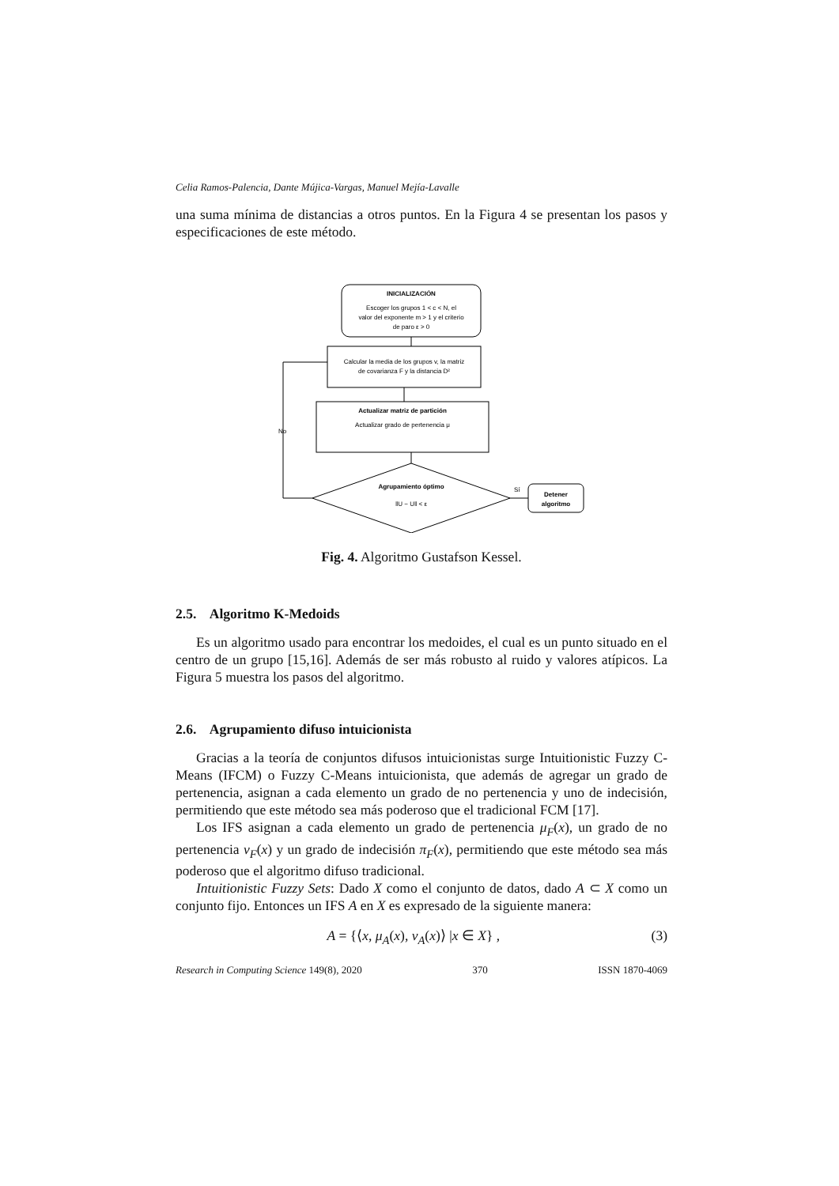Celia Ramos-Palencia, Dante Mújica-Vargas, Manuel Mejía-Lavalle
una suma mínima de distancias a otros puntos. En la Figura 4 se presentan los pasos y especificaciones de este método.
INICIALIZACIÓN
Escoger los grupos 1 < c < N, el
valor del exponente m > 1 y el criterio
de paro ε > 0
Calcular la media de los grupos v, la matriz
de covarianza F y la distancia D²
Actualizar matriz de partición
Actualizar grado de pertenencia μ
Agrupamiento óptimo
‖U − U‖ < ε
Sí
Detener
algoritmo
No
Fig. 4. Algoritmo Gustafson Kessel.
2.5. Algoritmo K-Medoids
Es un algoritmo usado para encontrar los medoides, el cual es un punto situado en el centro de un grupo [15,16]. Además de ser más robusto al ruido y valores atípicos. La Figura 5 muestra los pasos del algoritmo.
2.6. Agrupamiento difuso intuicionista
Gracias a la teoría de conjuntos difusos intuicionistas surge Intuitionistic Fuzzy C-Means (IFCM) o Fuzzy C-Means intuicionista, que además de agregar un grado de pertenencia, asignan a cada elemento un grado de no pertenencia y uno de indecisión, permitiendo que este método sea más poderoso que el tradicional FCM [17].
Los IFS asignan a cada elemento un grado de pertenencia μ<sub>F</sub>(x), un grado de no pertenencia ν<sub>F</sub>(x) y un grado de indecisión π<sub>F</sub>(x), permitiendo que este método sea más poderoso que el algoritmo difuso tradicional.
Intuitionistic Fuzzy Sets: Dado X como el conjunto de datos, dado A ⊂ X como un conjunto fijo. Entonces un IFS A en X es expresado de la siguiente manera:
A = {⟨x, μ<sub>A</sub>(x), ν<sub>A</sub>(x)⟩ |x ∈ X} , (3)
Research in Computing Science 149(8), 2020 370 ISSN 1870-4069